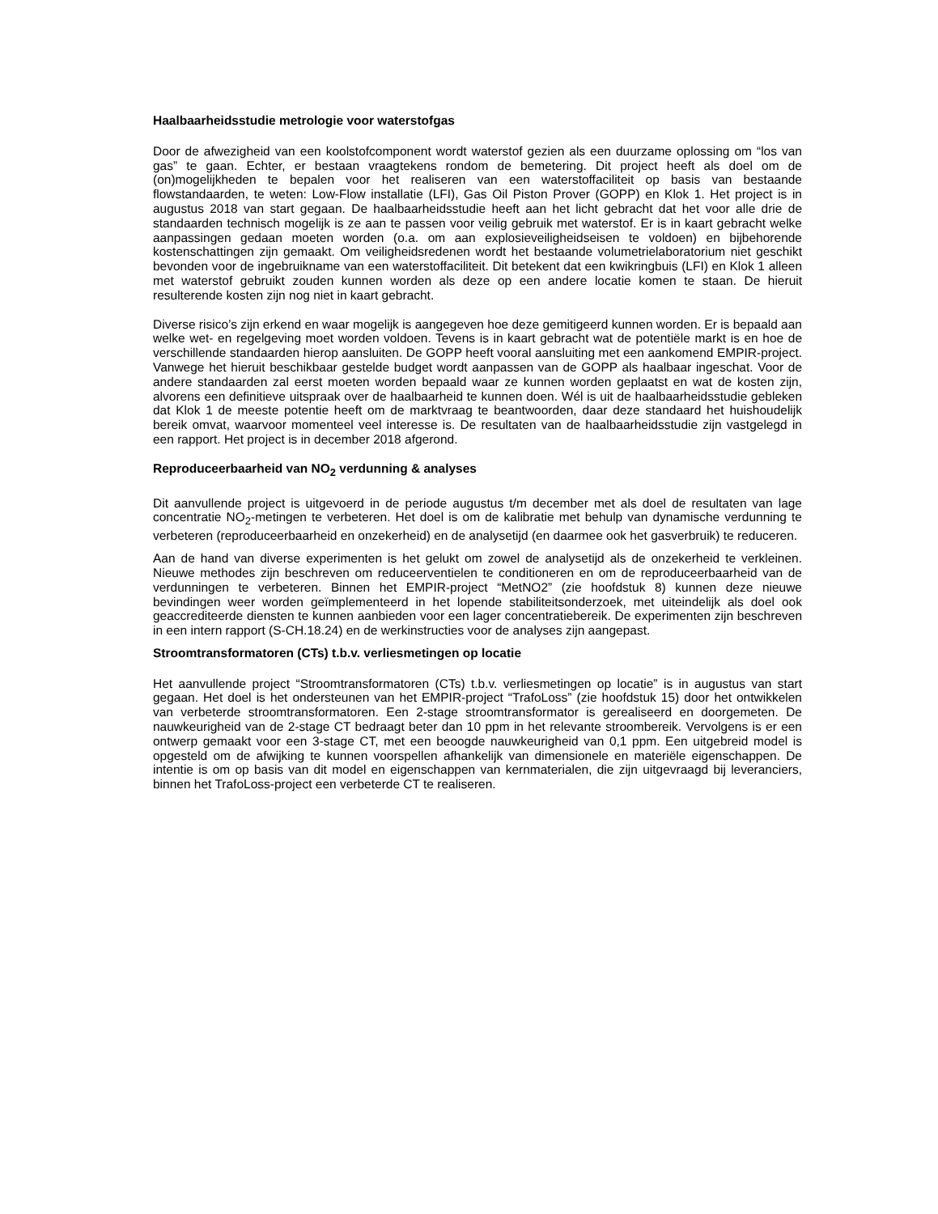Haalbaarheidsstudie metrologie voor waterstofgas
Door de afwezigheid van een koolstofcomponent wordt waterstof gezien als een duurzame oplossing om “los van gas” te gaan. Echter, er bestaan vraagtekens rondom de bemetering. Dit project heeft als doel om de (on)mogelijkheden te bepalen voor het realiseren van een waterstoffaciliteit op basis van bestaande flowstandaarden, te weten: Low-Flow installatie (LFI), Gas Oil Piston Prover (GOPP) en Klok 1. Het project is in augustus 2018 van start gegaan. De haalbaarheidsstudie heeft aan het licht gebracht dat het voor alle drie de standaarden technisch mogelijk is ze aan te passen voor veilig gebruik met waterstof. Er is in kaart gebracht welke aanpassingen gedaan moeten worden (o.a. om aan explosieveiligheidseisen te voldoen) en bijbehorende kostenschattingen zijn gemaakt. Om veiligheidsredenen wordt het bestaande volumetrielaboratorium niet geschikt bevonden voor de ingebruikname van een waterstoffaciliteit. Dit betekent dat een kwikringbuis (LFI) en Klok 1 alleen met waterstof gebruikt zouden kunnen worden als deze op een andere locatie komen te staan. De hieruit resulterende kosten zijn nog niet in kaart gebracht.
Diverse risico’s zijn erkend en waar mogelijk is aangegeven hoe deze gemitigeerd kunnen worden. Er is bepaald aan welke wet- en regelgeving moet worden voldoen. Tevens is in kaart gebracht wat de potentiële markt is en hoe de verschillende standaarden hierop aansluiten. De GOPP heeft vooral aansluiting met een aankomend EMPIR-project. Vanwege het hieruit beschikbaar gestelde budget wordt aanpassen van de GOPP als haalbaar ingeschat. Voor de andere standaarden zal eerst moeten worden bepaald waar ze kunnen worden geplaatst en wat de kosten zijn, alvorens een definitieve uitspraak over de haalbaarheid te kunnen doen. Wél is uit de haalbaarheidsstudie gebleken dat Klok 1 de meeste potentie heeft om de marktvraag te beantwoorden, daar deze standaard het huishoudelijk bereik omvat, waarvoor momenteel veel interesse is. De resultaten van de haalbaarheidsstudie zijn vastgelegd in een rapport. Het project is in december 2018 afgerond.
Reproduceerbaarheid van NO<sub>2</sub> verdunning & analyses
Dit aanvullende project is uitgevoerd in de periode augustus t/m december met als doel de resultaten van lage concentratie NO<sub>2</sub>-metingen te verbeteren. Het doel is om de kalibratie met behulp van dynamische verdunning te verbeteren (reproduceerbaarheid en onzekerheid) en de analysetijd (en daarmee ook het gasverbruik) te reduceren.
Aan de hand van diverse experimenten is het gelukt om zowel de analysetijd als de onzekerheid te verkleinen. Nieuwe methodes zijn beschreven om reduceerventielen te conditioneren en om de reproduceerbaarheid van de verdunningen te verbeteren. Binnen het EMPIR-project “MetNO2” (zie hoofdstuk 8) kunnen deze nieuwe bevindingen weer worden geïmplementeerd in het lopende stabiliteitsonderzoek, met uiteindelijk als doel ook geaccrediteerde diensten te kunnen aanbieden voor een lager concentratiebereik. De experimenten zijn beschreven in een intern rapport (S-CH.18.24) en de werkinstructies voor de analyses zijn aangepast.
Stroomtransformatoren (CTs) t.b.v. verliesmetingen op locatie
Het aanvullende project “Stroomtransformatoren (CTs) t.b.v. verliesmetingen op locatie” is in augustus van start gegaan. Het doel is het ondersteunen van het EMPIR-project “TrafoLoss” (zie hoofdstuk 15) door het ontwikkelen van verbeterde stroomtransformatoren. Een 2-stage stroomtransformator is gerealiseerd en doorgemeten. De nauwkeurigheid van de 2-stage CT bedraagt beter dan 10 ppm in het relevante stroombereik. Vervolgens is er een ontwerp gemaakt voor een 3-stage CT, met een beoogde nauwkeurigheid van 0,1 ppm. Een uitgebreid model is opgesteld om de afwijking te kunnen voorspellen afhankelijk van dimensionele en materiële eigenschappen. De intentie is om op basis van dit model en eigenschappen van kernmaterialen, die zijn uitgevraagd bij leveranciers, binnen het TrafoLoss-project een verbeterde CT te realiseren.